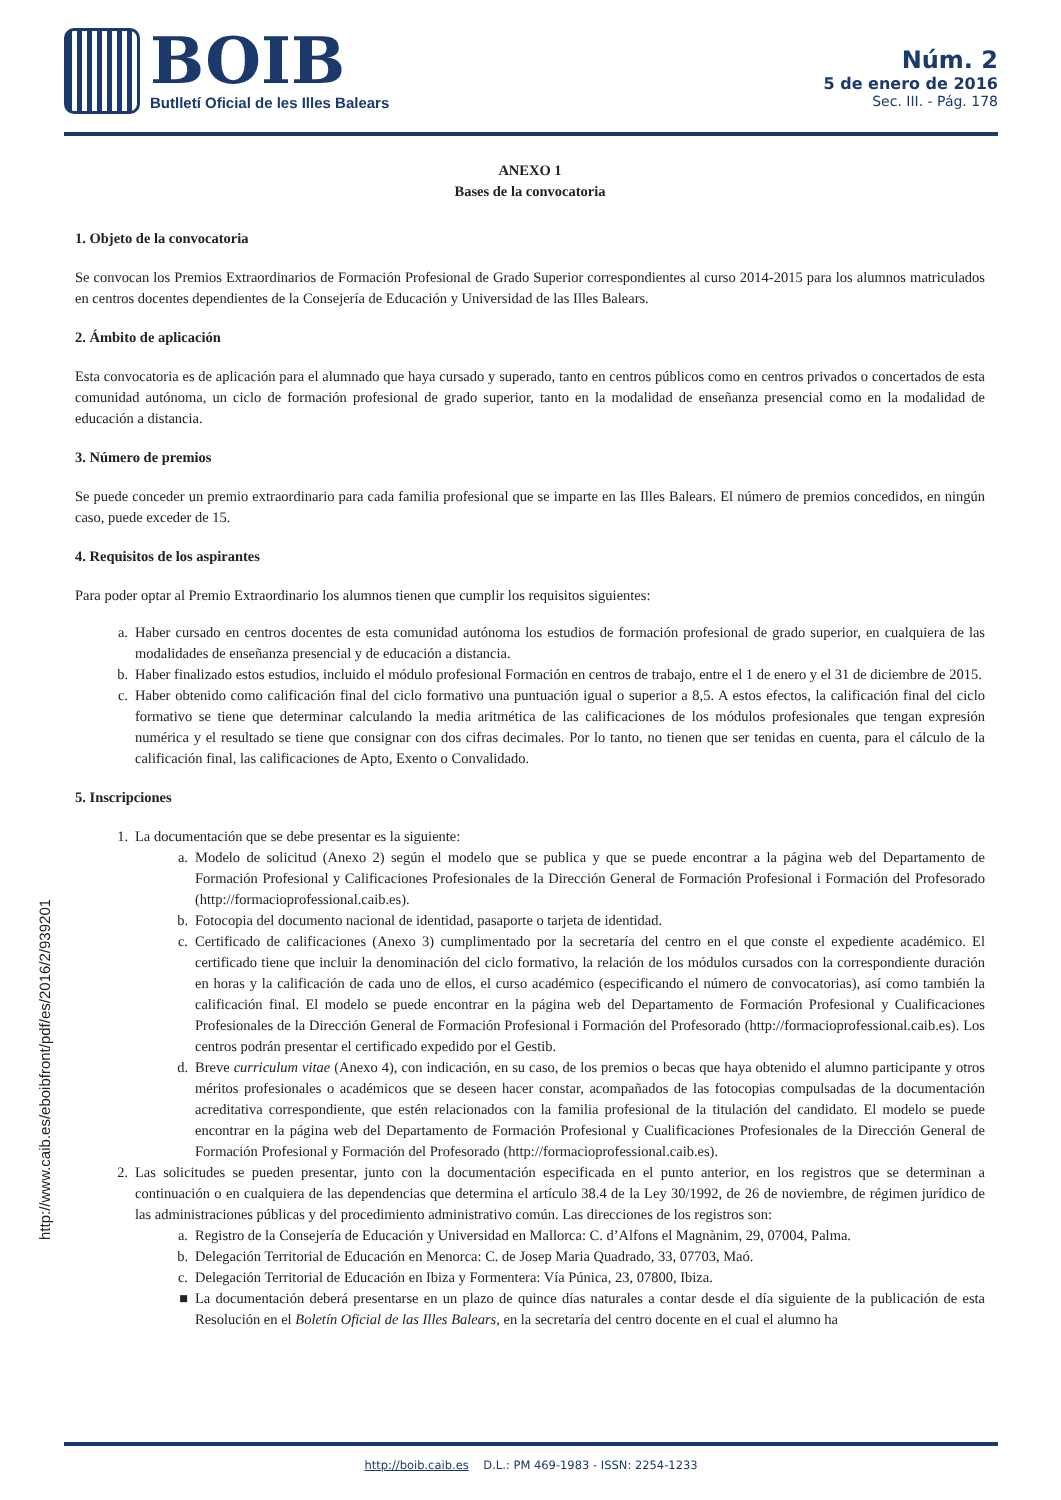BOIB
Butlletí Oficial de les Illes Balears
Núm. 2
5 de enero de 2016
Sec. III. - Pág. 178
http://www.caib.es/eboibfront/pdf/es/2016/2/939201
ANEXO 1
Bases de la convocatoria
1. Objeto de la convocatoria
Se convocan los Premios Extraordinarios de Formación Profesional de Grado Superior correspondientes al curso 2014-2015 para los alumnos matriculados en centros docentes dependientes de la Consejería de Educación y Universidad de las Illes Balears.
2. Ámbito de aplicación
Esta convocatoria es de aplicación para el alumnado que haya cursado y superado, tanto en centros públicos como en centros privados o concertados de esta comunidad autónoma, un ciclo de formación profesional de grado superior, tanto en la modalidad de enseñanza presencial como en la modalidad de educación a distancia.
3. Número de premios
Se puede conceder un premio extraordinario para cada familia profesional que se imparte en las Illes Balears. El número de premios concedidos, en ningún caso, puede exceder de 15.
4. Requisitos de los aspirantes
Para poder optar al Premio Extraordinario los alumnos tienen que cumplir los requisitos siguientes:
a. Haber cursado en centros docentes de esta comunidad autónoma los estudios de formación profesional de grado superior, en cualquiera de las modalidades de enseñanza presencial y de educación a distancia.
b. Haber finalizado estos estudios, incluido el módulo profesional Formación en centros de trabajo, entre el 1 de enero y el 31 de diciembre de 2015.
c. Haber obtenido como calificación final del ciclo formativo una puntuación igual o superior a 8,5. A estos efectos, la calificación final del ciclo formativo se tiene que determinar calculando la media aritmética de las calificaciones de los módulos profesionales que tengan expresión numérica y el resultado se tiene que consignar con dos cifras decimales. Por lo tanto, no tienen que ser tenidas en cuenta, para el cálculo de la calificación final, las calificaciones de Apto, Exento o Convalidado.
5. Inscripciones
1. La documentación que se debe presentar es la siguiente:
a. Modelo de solicitud (Anexo 2) según el modelo que se publica y que se puede encontrar a la página web del Departamento de Formación Profesional y Calificaciones Profesionales de la Dirección General de Formación Profesional i Formación del Profesorado (http://formacioprofessional.caib.es).
b. Fotocopia del documento nacional de identidad, pasaporte o tarjeta de identidad.
c. Certificado de calificaciones (Anexo 3) cumplimentado por la secretaría del centro en el que conste el expediente académico. El certificado tiene que incluir la denominación del ciclo formativo, la relación de los módulos cursados con la correspondiente duración en horas y la calificación de cada uno de ellos, el curso académico (especificando el número de convocatorias), así como también la calificación final. El modelo se puede encontrar en la página web del Departamento de Formación Profesional y Cualificaciones Profesionales de la Dirección General de Formación Profesional i Formación del Profesorado (http://formacioprofessional.caib.es). Los centros podrán presentar el certificado expedido por el Gestib.
d. Breve curriculum vitae (Anexo 4), con indicación, en su caso, de los premios o becas que haya obtenido el alumno participante y otros méritos profesionales o académicos que se deseen hacer constar, acompañados de las fotocopias compulsadas de la documentación acreditativa correspondiente, que estén relacionados con la familia profesional de la titulación del candidato. El modelo se puede encontrar en la página web del Departamento de Formación Profesional y Cualificaciones Profesionales de la Dirección General de Formación Profesional y Formación del Profesorado (http://formacioprofessional.caib.es).
2. Las solicitudes se pueden presentar, junto con la documentación especificada en el punto anterior, en los registros que se determinan a continuación o en cualquiera de las dependencias que determina el artículo 38.4 de la Ley 30/1992, de 26 de noviembre, de régimen jurídico de las administraciones públicas y del procedimiento administrativo común. Las direcciones de los registros son:
a. Registro de la Consejería de Educación y Universidad en Mallorca: C. d’Alfons el Magnànim, 29, 07004, Palma.
b. Delegación Territorial de Educación en Menorca: C. de Josep Maria Quadrado, 33, 07703, Maó.
c. Delegación Territorial de Educación en Ibiza y Formentera: Vía Púnica, 23, 07800, Ibiza.
■ La documentación deberá presentarse en un plazo de quince días naturales a contar desde el día siguiente de la publicación de esta Resolución en el Boletín Oficial de las Illes Balears, en la secretaría del centro docente en el cual el alumno ha
http://boib.caib.es D.L.: PM 469-1983 - ISSN: 2254-1233